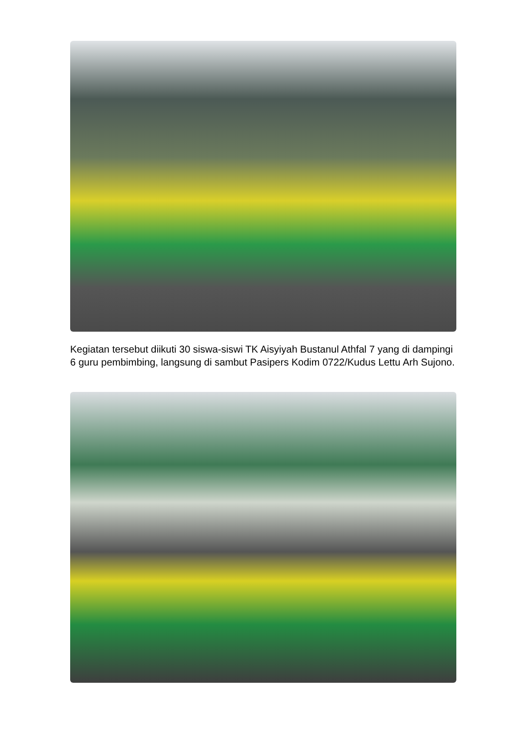Kegiatan tersebut diikuti 30 siswa-siswi TK Aisyiyah Bustanul Athfal 7 yang di dampingi 6 guru pembimbing, langsung di sambut Pasipers Kodim 0722/Kudus Lettu Arh Sujono.